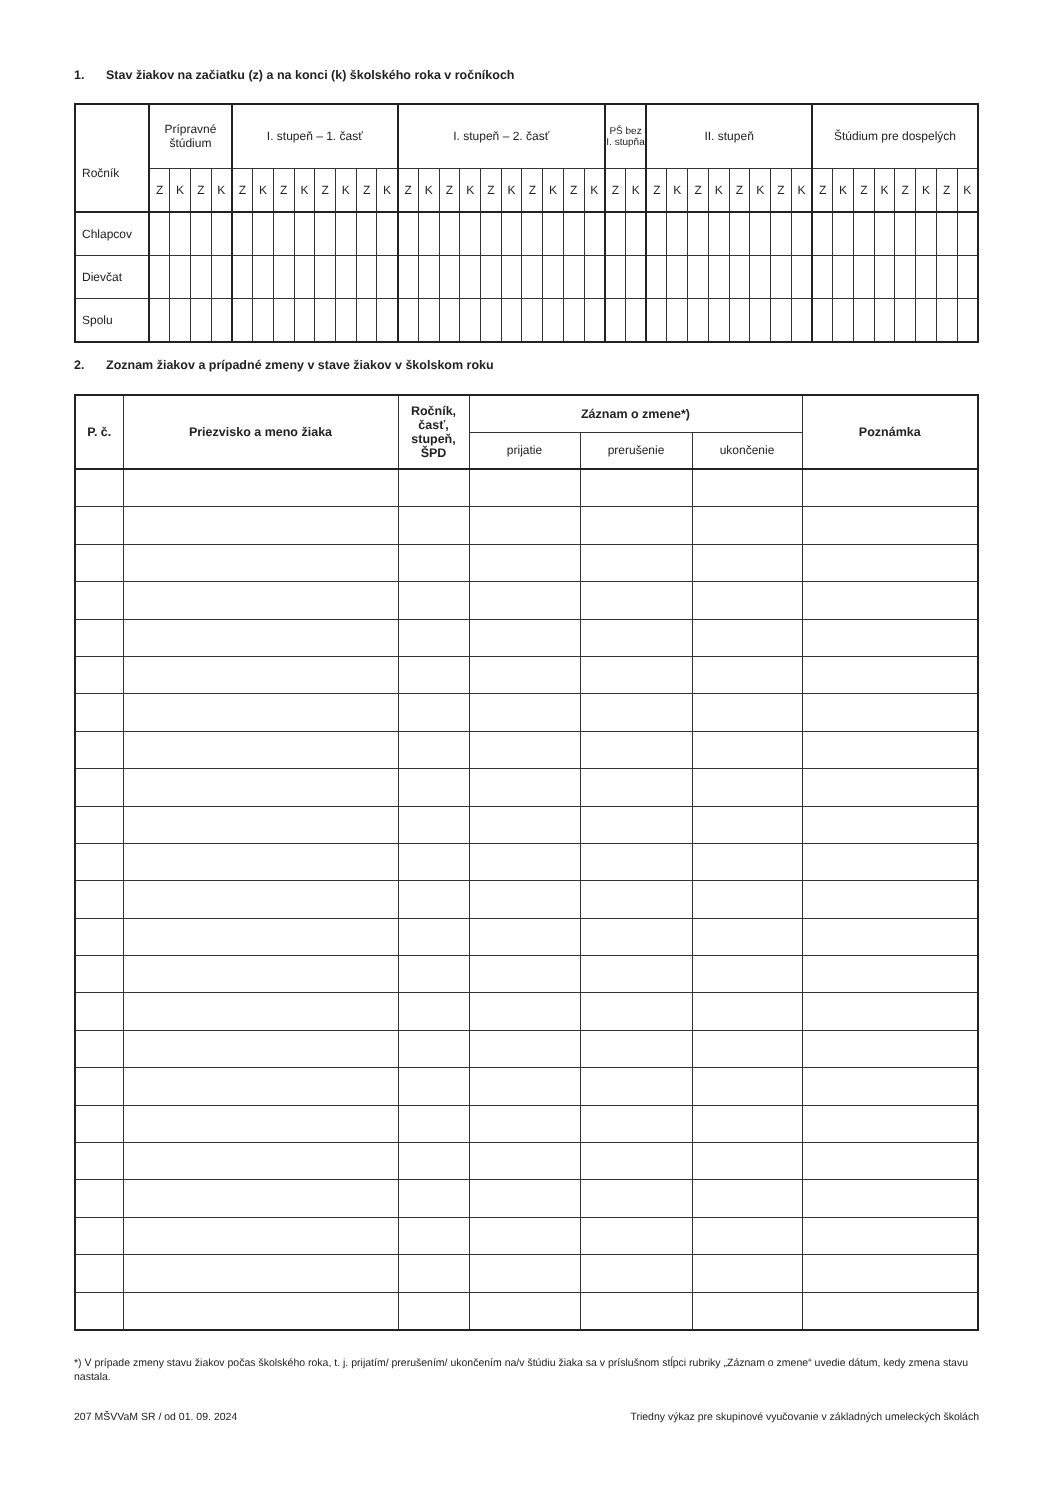1. Stav žiakov na začiatku (z) a na konci (k) školského roka v ročníkoch
| Ročník | Prípravné štúdium | | | | I. stupeň – 1. časť | | | | | | | | I. stupeň – 2. časť | | | | | | | | | | PŠ bez I. stupňa | | II. stupeň | | | | | | | | Štúdium pre dospelých | | | | | | | |
| | Z | K | Z | K | Z | K | Z | K | Z | K | Z | K | Z | K | Z | K | Z | K | Z | K | Z | K | Z | K | Z | K | Z | K | Z | K | Z | K | Z | K | Z | K | Z | K | Z | K |
| Chlapcov | | | | | | | | | | | | | | | | | | | | | | | | | | | | | | | | | | | | | | | | |
| Dievčat | | | | | | | | | | | | | | | | | | | | | | | | | | | | | | | | | | | | | | | | |
| Spolu | | | | | | | | | | | | | | | | | | | | | | | | | | | | | | | | | | | | | | | | |
2. Zoznam žiakov a prípadné zmeny v stave žiakov v školskom roku
| P. č. | Priezvisko a meno žiaka | Ročník, časť, stupeň, ŠPD | Záznam o zmene*) | | | Poznámka |
| --- | --- | --- | --- | --- | --- | --- |
| | | | prijatie | prerušenie | ukončenie | |
*) V prípade zmeny stavu žiakov počas školského roka, t. j. prijatím/ prerušením/ ukončením na/v štúdiu žiaka sa v príslušnom stĺpci rubriky „Záznam o zmene“ uvedie dátum, kedy zmena stavu nastala.
207 MŠVVaM SR / od 01. 09. 2024 Triedny výkaz pre skupinové vyučovanie v základných umeleckých školách